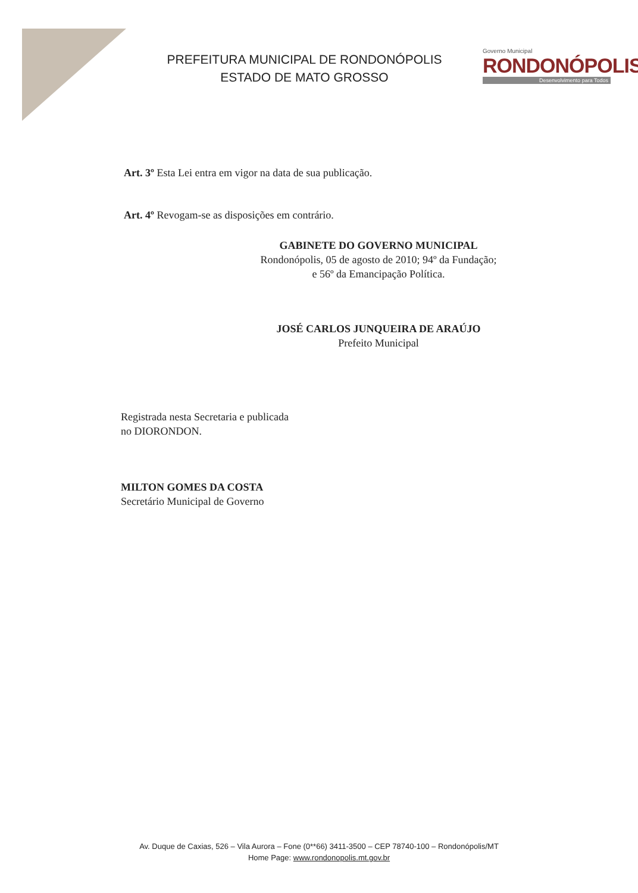PREFEITURA MUNICIPAL DE RONDONÓPOLIS
ESTADO DE MATO GROSSO
Governo Municipal
RONDONÓPOLIS
Desenvolvimento para Todos
Art. 3º Esta Lei entra em vigor na data de sua publicação.
Art. 4º Revogam-se as disposições em contrário.
GABINETE DO GOVERNO MUNICIPAL
Rondonópolis, 05 de agosto de 2010; 94º da Fundação;
e 56º da Emancipação Política.
JOSÉ CARLOS JUNQUEIRA DE ARAÚJO
Prefeito Municipal
Registrada nesta Secretaria e publicada
no DIORONDON.
MILTON GOMES DA COSTA
Secretário Municipal de Governo
Av. Duque de Caxias, 526 – Vila Aurora – Fone (0**66) 3411-3500 – CEP 78740-100 – Rondonópolis/MT
Home Page: www.rondonopolis.mt.gov.br